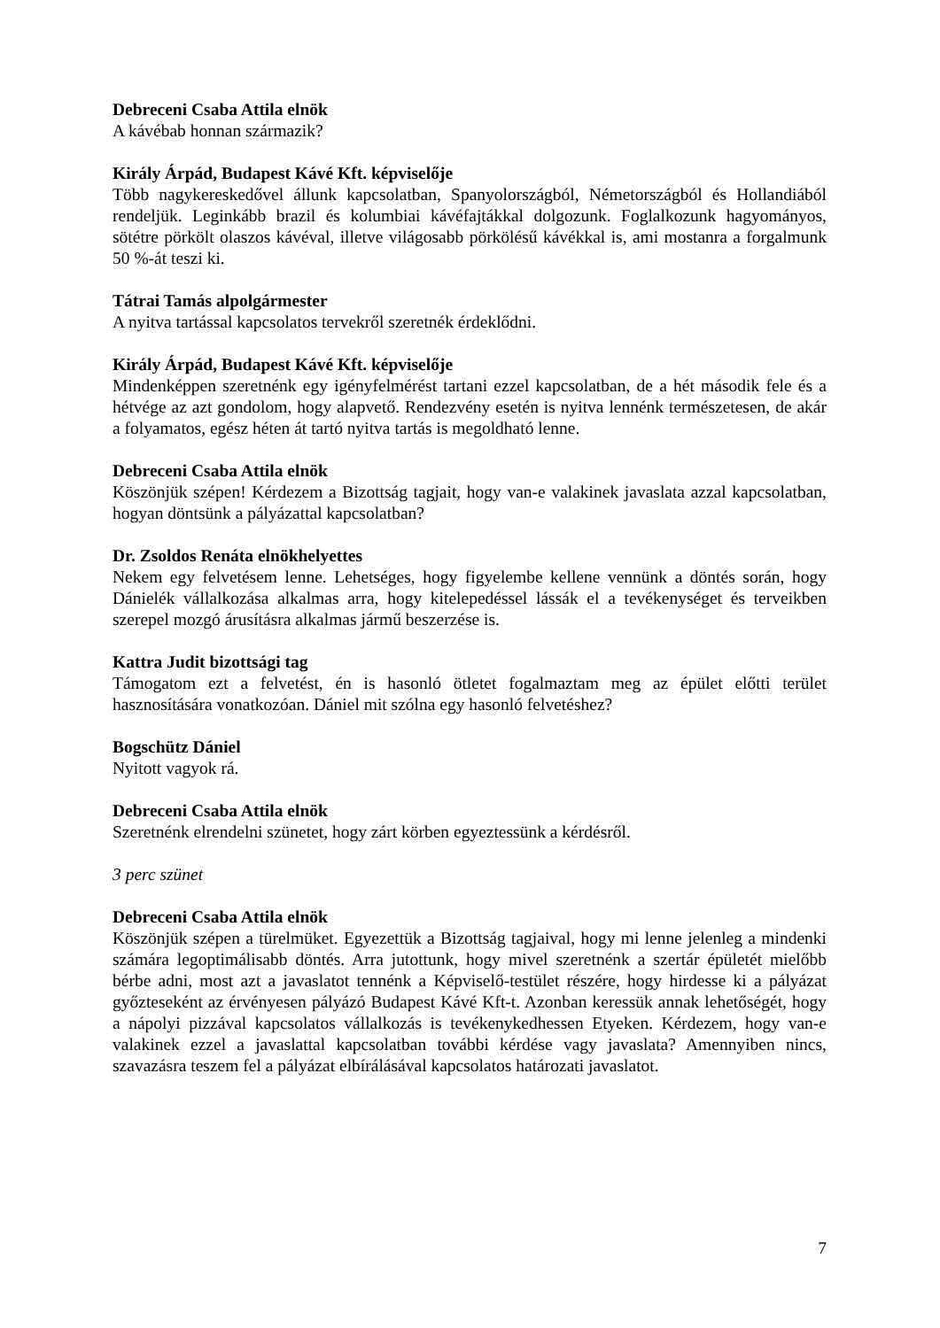Debreceni Csaba Attila elnök
A kávébab honnan származik?
Király Árpád, Budapest Kávé Kft. képviselője
Több nagykereskedővel állunk kapcsolatban, Spanyolországból, Németországból és Hollandiából rendeljük. Leginkább brazil és kolumbiai kávéfajtákkal dolgozunk. Foglalkozunk hagyományos, sötétre pörkölt olaszos kávéval, illetve világosabb pörkölésű kávékkal is, ami mostanra a forgalmunk 50 %-át teszi ki.
Tátrai Tamás alpolgármester
A nyitva tartással kapcsolatos tervekről szeretnék érdeklődni.
Király Árpád, Budapest Kávé Kft. képviselője
Mindenképpen szeretnénk egy igényfelmérést tartani ezzel kapcsolatban, de a hét második fele és a hétvége az azt gondolom, hogy alapvető. Rendezvény esetén is nyitva lennénk természetesen, de akár a folyamatos, egész héten át tartó nyitva tartás is megoldható lenne.
Debreceni Csaba Attila elnök
Köszönjük szépen! Kérdezem a Bizottság tagjait, hogy van-e valakinek javaslata azzal kapcsolatban, hogyan döntsünk a pályázattal kapcsolatban?
Dr. Zsoldos Renáta elnökhelyettes
Nekem egy felvetésem lenne. Lehetséges, hogy figyelembe kellene vennünk a döntés során, hogy Dánielék vállalkozása alkalmas arra, hogy kitelepedéssel lássák el a tevékenységet és terveikben szerepel mozgó árusításra alkalmas jármű beszerzése is.
Kattra Judit bizottsági tag
Támogatom ezt a felvetést, én is hasonló ötletet fogalmaztam meg az épület előtti terület hasznosítására vonatkozóan. Dániel mit szólna egy hasonló felvetéshez?
Bogschütz Dániel
Nyitott vagyok rá.
Debreceni Csaba Attila elnök
Szeretnénk elrendelni szünetet, hogy zárt körben egyeztessünk a kérdésről.
3 perc szünet
Debreceni Csaba Attila elnök
Köszönjük szépen a türelmüket. Egyezettük a Bizottság tagjaival, hogy mi lenne jelenleg a mindenki számára legoptimálisabb döntés. Arra jutottunk, hogy mivel szeretnénk a szertár épületét mielőbb bérbe adni, most azt a javaslatot tennénk a Képviselő-testület részére, hogy hirdesse ki a pályázat győzteseként az érvényesen pályázó Budapest Kávé Kft-t. Azonban keressük annak lehetőségét, hogy a nápolyi pizzával kapcsolatos vállalkozás is tevékenykedhessen Etyeken. Kérdezem, hogy van-e valakinek ezzel a javaslattal kapcsolatban további kérdése vagy javaslata? Amennyiben nincs, szavazásra teszem fel a pályázat elbírálásával kapcsolatos határozati javaslatot.
7